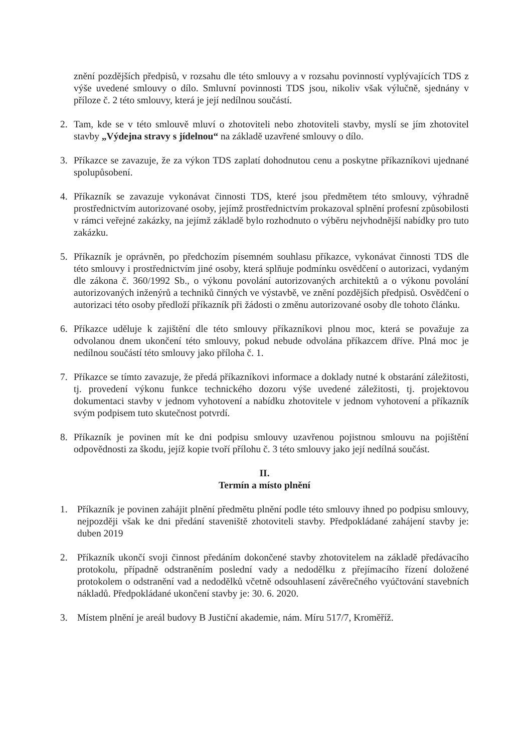znění pozdějších předpisů, v rozsahu dle této smlouvy a v rozsahu povinností vyplývajících TDS z výše uvedené smlouvy o dílo. Smluvní povinnosti TDS jsou, nikoliv však výlučně, sjednány v příloze č. 2 této smlouvy, která je její nedílnou součástí.
2. Tam, kde se v této smlouvě mluví o zhotoviteli nebo zhotoviteli stavby, myslí se jím zhotovitel stavby „Výdejna stravy s jídelnou“ na základě uzavřené smlouvy o dílo.
3. Příkazce se zavazuje, že za výkon TDS zaplatí dohodnutou cenu a poskytne příkazníkovi ujednané spolupůsobení.
4. Příkazník se zavazuje vykonávat činnosti TDS, které jsou předmětem této smlouvy, výhradně prostřednictvím autorizované osoby, jejímž prostřednictvím prokazoval splnění profesní způsobilosti v rámci veřejné zakázky, na jejímž základě bylo rozhodnuto o výběru nejvhodnější nabídky pro tuto zakázku.
5. Příkazník je oprávněn, po předchozím písemném souhlasu příkazce, vykonávat činnosti TDS dle této smlouvy i prostřednictvím jiné osoby, která splňuje podmínku osvědčení o autorizaci, vydaným dle zákona č. 360/1992 Sb., o výkonu povolání autorizovaných architektů a o výkonu povolání autorizovaných inženýrů a techniků činných ve výstavbě, ve znění pozdějších předpisů. Osvědčení o autorizaci této osoby předloží příkazník při žádosti o změnu autorizované osoby dle tohoto článku.
6. Příkazce uděluje k zajištění dle této smlouvy příkazníkovi plnou moc, která se považuje za odvolanou dnem ukončení této smlouvy, pokud nebude odvolána příkazcem dříve. Plná moc je nedílnou součástí této smlouvy jako příloha č. 1.
7. Příkazce se tímto zavazuje, že předá příkazníkovi informace a doklady nutné k obstarání záležitosti, tj. provedení výkonu funkce technického dozoru výše uvedené záležitosti, tj. projektovou dokumentaci stavby v jednom vyhotovení a nabídku zhotovitele v jednom vyhotovení a příkazník svým podpisem tuto skutečnost potvrdí.
8. Příkazník je povinen mít ke dni podpisu smlouvy uzavřenou pojistnou smlouvu na pojištění odpovědnosti za škodu, jejíž kopie tvoří přílohu č. 3 této smlouvy jako její nedílná součást.
II.
Termín a místo plnění
1. Příkazník je povinen zahájit plnění předmětu plnění podle této smlouvy ihned po podpisu smlouvy, nejpozději však ke dni předání staveniště zhotoviteli stavby. Předpokládané zahájení stavby je: duben 2019
2. Příkazník ukončí svoji činnost předáním dokončené stavby zhotovitelem na základě předávacího protokolu, případně odstraněním poslední vady a nedodělku z přejímacího řízení doložené protokolem o odstranění vad a nedodělků včetně odsouhlasení závěrečného vyúčtování stavebních nákladů. Předpokládané ukončení stavby je: 30. 6. 2020.
3. Místem plnění je areál budovy B Justiční akademie, nám. Míru 517/7, Kroměříž.